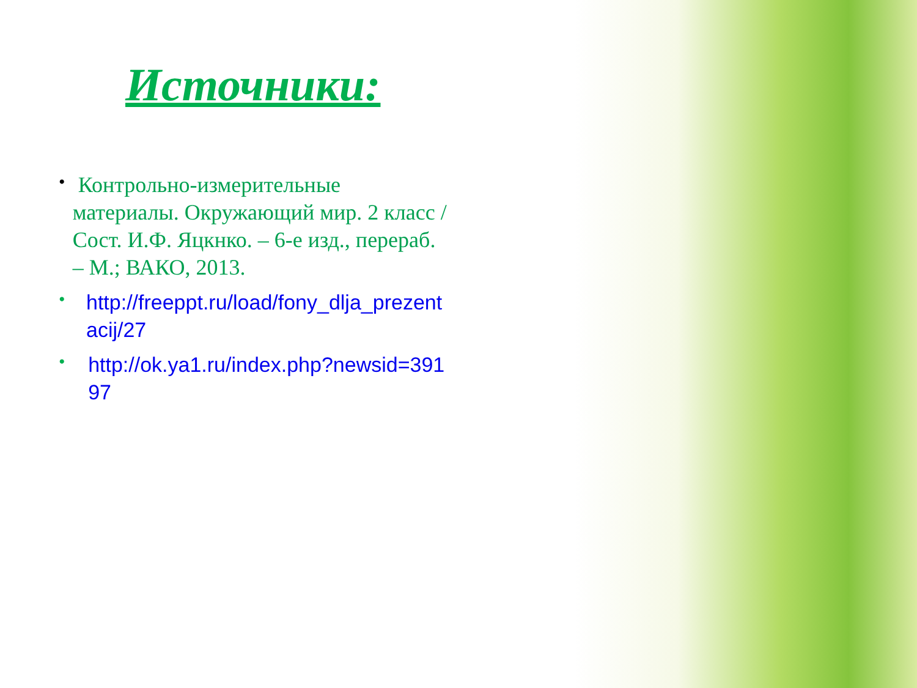Источники:
• Контрольно-измерительные материалы. Окружающий мир. 2 класс /Сост. И.Ф. Яцкнко. – 6-е изд., перераб. – М.; ВАКО, 2013.
• http://freeppt.ru/load/fony_dlja_prezentacij/27
• http://ok.ya1.ru/index.php?newsid=39197